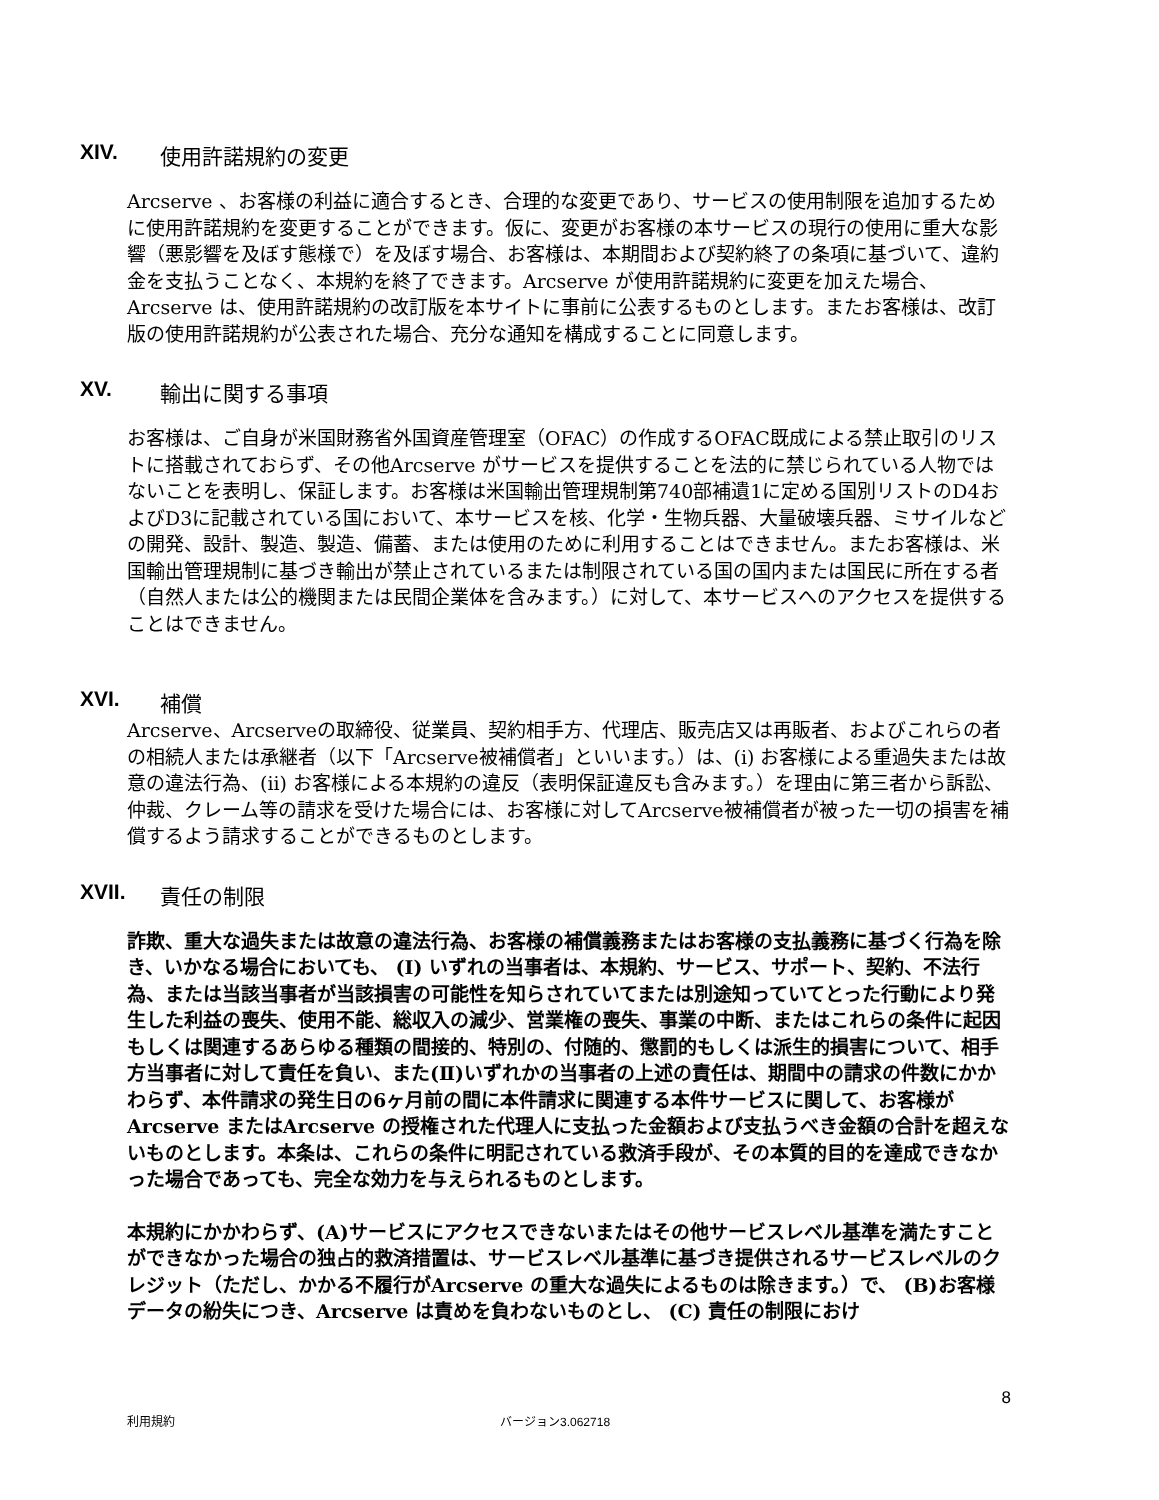XIV. 使用許諾規約の変更
Arcserve 、お客様の利益に適合するとき、合理的な変更であり、サービスの使用制限を追加するために使用許諾規約を変更することができます。仮に、変更がお客様の本サービスの現行の使用に重大な影響（悪影響を及ぼす態様で）を及ぼす場合、お客様は、本期間および契約終了の条項に基づいて、違約金を支払うことなく、本規約を終了できます。Arcserve が使用許諾規約に変更を加えた場合、Arcserve は、使用許諾規約の改訂版を本サイトに事前に公表するものとします。またお客様は、改訂版の使用許諾規約が公表された場合、充分な通知を構成することに同意します。
XV. 輸出に関する事項
お客様は、ご自身が米国財務省外国資産管理室（OFAC）の作成するOFAC既成による禁止取引のリストに搭載されておらず、その他Arcserve がサービスを提供することを法的に禁じられている人物ではないことを表明し、保証します。お客様は米国輸出管理規制第740部補遺1に定める国別リストのD4およびD3に記載されている国において、本サービスを核、化学・生物兵器、大量破壊兵器、ミサイルなどの開発、設計、製造、製造、備蓄、または使用のために利用することはできません。またお客様は、米国輸出管理規制に基づき輸出が禁止されているまたは制限されている国の国内または国民に所在する者（自然人または公的機関または民間企業体を含みます。）に対して、本サービスへのアクセスを提供することはできません。
XVI. 補償
Arcserve、Arcserveの取締役、従業員、契約相手方、代理店、販売店又は再販者、およびこれらの者の相続人または承継者（以下「Arcserve被補償者」といいます。）は、(i) お客様による重過失または故意の違法行為、(ii) お客様による本規約の違反（表明保証違反も含みます。）を理由に第三者から訴訟、仲裁、クレーム等の請求を受けた場合には、お客様に対してArcserve被補償者が被った一切の損害を補償するよう請求することができるものとします。
XVII. 責任の制限
詐欺、重大な過失または故意の違法行為、お客様の補償義務またはお客様の支払義務に基づく行為を除き、いかなる場合においても、 (I) いずれの当事者は、本規約、サービス、サポート、契約、不法行為、または当該当事者が当該損害の可能性を知らされていてまたは別途知っていてとった行動により発生した利益の喪失、使用不能、総収入の減少、営業権の喪失、事業の中断、またはこれらの条件に起因もしくは関連するあらゆる種類の間接的、特別の、付随的、懲罰的もしくは派生的損害について、相手方当事者に対して責任を負い、また(Ⅱ)いずれかの当事者の上述の責任は、期間中の請求の件数にかかわらず、本件請求の発生日の6ヶ月前の間に本件請求に関連する本件サービスに関して、お客様がArcserve またはArcserve の授権された代理人に支払った金額および支払うべき金額の合計を超えないものとします。本条は、これらの条件に明記されている救済手段が、その本質的目的を達成できなかった場合であっても、完全な効力を与えられるものとします。
本規約にかかわらず、(A)サービスにアクセスできないまたはその他サービスレベル基準を満たすことができなかった場合の独占的救済措置は、サービスレベル基準に基づき提供されるサービスレベルのクレジット（ただし、かかる不履行がArcserve の重大な過失によるものは除きます。）で、 (B)お客様データの紛失につき、Arcserve は責めを負わないものとし、 (C) 責任の制限におけ
8
利用規約 バージョン3.062718